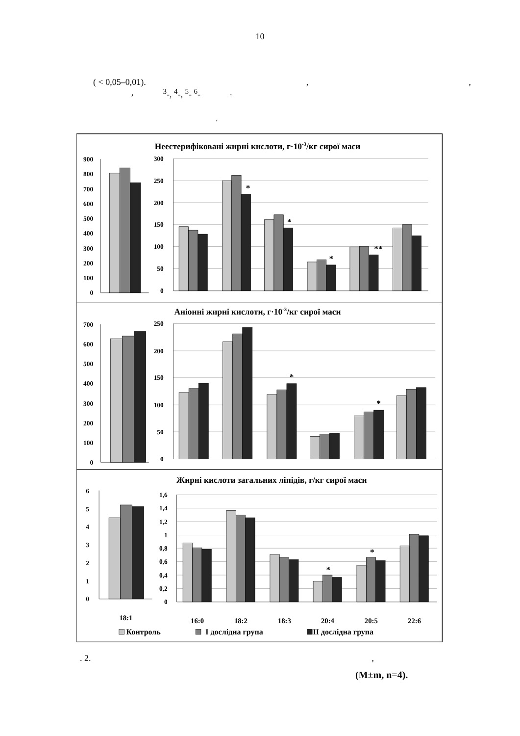10
( < 0,05–0,01).,,
, <sup>3</sup>-, <sup>4</sup>-, <sup>5</sup>- <sup>6</sup>-.
.
Неестерифіковані жирні кислоти, г·10-3/кг сирої маси
Аніонні жирні кислоти, г·10-3/кг сирої маси
Жирні кислоти загальних ліпідів, г/кг сирої маси
900
800
700
600
500
400
300
200
100
0
300
250
200
150
100
50
0
700
600
500
400
300
200
100
0
250
200
150
100
50
0
6
5
4
3
2
1
0
1,6
1,4
1,2
1
0,8
0,6
0,4
0,2
0
*
*
*
**
*
*
*
*
18:1
16:0
18:2
18:3
20:4
20:5
22:6
Контроль
І дослідна група
ІІ дослідна група
. 2.,
(M±m, n=4).